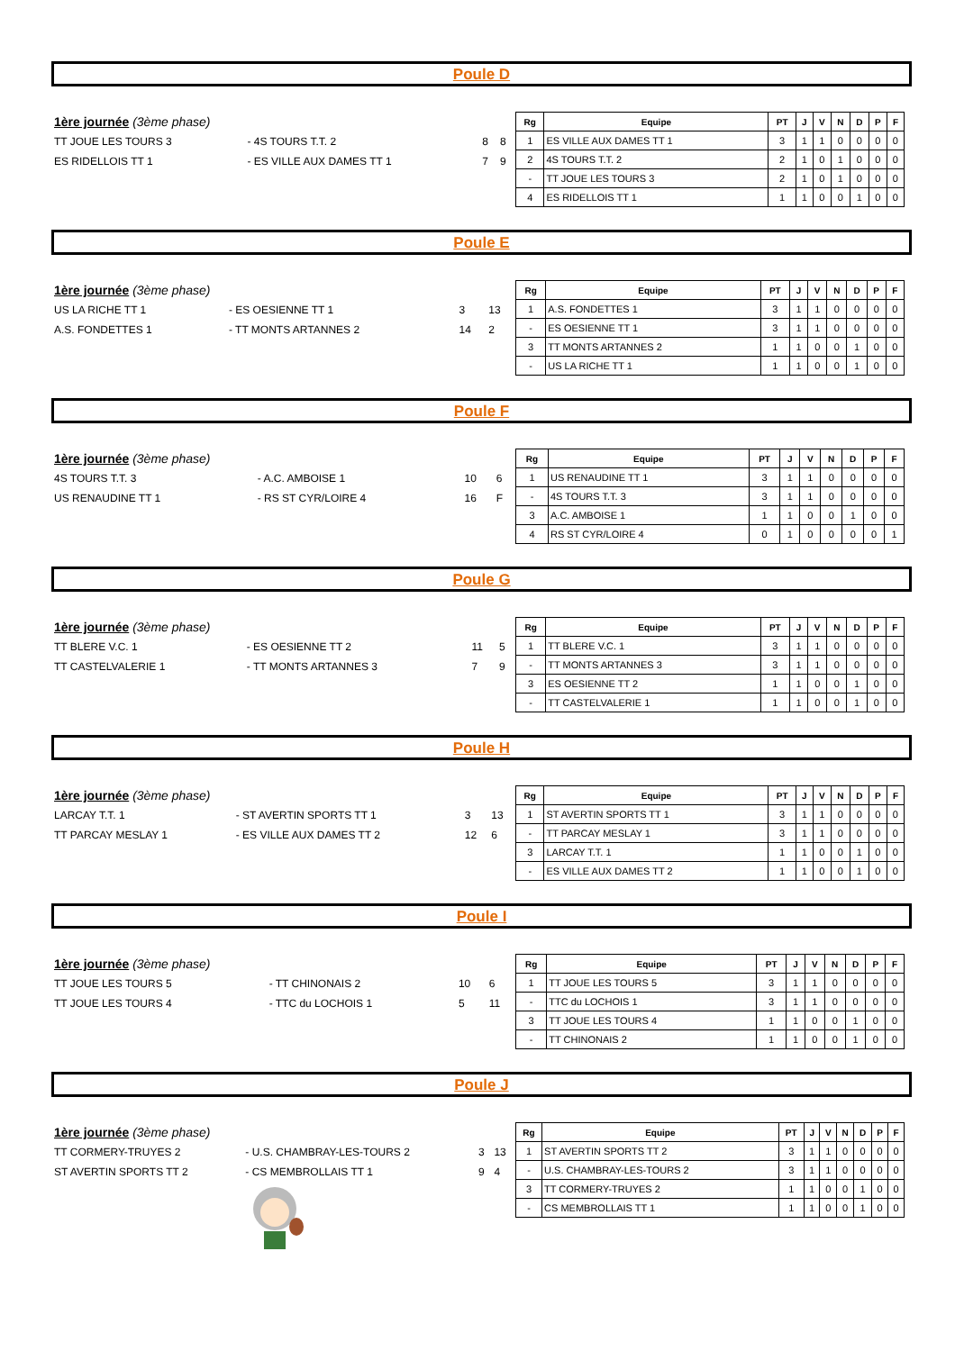Poule D
| 1ère journée (3ème phase) | | | |
| TT JOUE LES TOURS 3 | - 4S TOURS T.T. 2 | 8 | 8 |
| ES RIDELLOIS TT 1 | - ES VILLE AUX DAMES TT 1 | 7 | 9 |
| Rg | Equipe | PT | J | V | N | D | P | F |
| --- | --- | --- | --- | --- | --- | --- | --- | --- |
| 1 | ES VILLE AUX DAMES TT 1 | 3 | 1 | 1 | 0 | 0 | 0 | 0 |
| 2 | 4S TOURS T.T. 2 | 2 | 1 | 0 | 1 | 0 | 0 | 0 |
| - | TT JOUE LES TOURS 3 | 2 | 1 | 0 | 1 | 0 | 0 | 0 |
| 4 | ES RIDELLOIS TT 1 | 1 | 1 | 0 | 0 | 1 | 0 | 0 |
Poule E
| 1ère journée (3ème phase) | | | |
| US LA RICHE TT 1 | - ES OESIENNE TT 1 | 3 | 13 |
| A.S. FONDETTES 1 | - TT MONTS ARTANNES 2 | 14 | 2 |
| Rg | Equipe | PT | J | V | N | D | P | F |
| --- | --- | --- | --- | --- | --- | --- | --- | --- |
| 1 | A.S. FONDETTES 1 | 3 | 1 | 1 | 0 | 0 | 0 | 0 |
| - | ES OESIENNE TT 1 | 3 | 1 | 1 | 0 | 0 | 0 | 0 |
| 3 | TT MONTS ARTANNES 2 | 1 | 1 | 0 | 0 | 1 | 0 | 0 |
| - | US LA RICHE TT 1 | 1 | 1 | 0 | 0 | 1 | 0 | 0 |
Poule F
| 1ère journée (3ème phase) | | | |
| 4S TOURS T.T. 3 | - A.C. AMBOISE 1 | 10 | 6 |
| US RENAUDINE TT 1 | - RS ST CYR/LOIRE 4 | 16 | F |
| Rg | Equipe | PT | J | V | N | D | P | F |
| --- | --- | --- | --- | --- | --- | --- | --- | --- |
| 1 | US RENAUDINE TT 1 | 3 | 1 | 1 | 0 | 0 | 0 | 0 |
| - | 4S TOURS T.T. 3 | 3 | 1 | 1 | 0 | 0 | 0 | 0 |
| 3 | A.C. AMBOISE 1 | 1 | 1 | 0 | 0 | 1 | 0 | 0 |
| 4 | RS ST CYR/LOIRE 4 | 0 | 1 | 0 | 0 | 0 | 0 | 1 |
Poule G
| 1ère journée (3ème phase) | | | |
| TT BLERE V.C. 1 | - ES OESIENNE TT 2 | 11 | 5 |
| TT CASTELVALERIE 1 | - TT MONTS ARTANNES 3 | 7 | 9 |
| Rg | Equipe | PT | J | V | N | D | P | F |
| --- | --- | --- | --- | --- | --- | --- | --- | --- |
| 1 | TT BLERE V.C. 1 | 3 | 1 | 1 | 0 | 0 | 0 | 0 |
| - | TT MONTS ARTANNES 3 | 3 | 1 | 1 | 0 | 0 | 0 | 0 |
| 3 | ES OESIENNE TT 2 | 1 | 1 | 0 | 0 | 1 | 0 | 0 |
| - | TT CASTELVALERIE 1 | 1 | 1 | 0 | 0 | 1 | 0 | 0 |
Poule H
| 1ère journée (3ème phase) | | | |
| LARCAY T.T. 1 | - ST AVERTIN SPORTS TT 1 | 3 | 13 |
| TT PARCAY MESLAY 1 | - ES VILLE AUX DAMES TT 2 | 12 | 6 |
| Rg | Equipe | PT | J | V | N | D | P | F |
| --- | --- | --- | --- | --- | --- | --- | --- | --- |
| 1 | ST AVERTIN SPORTS TT 1 | 3 | 1 | 1 | 0 | 0 | 0 | 0 |
| - | TT PARCAY MESLAY 1 | 3 | 1 | 1 | 0 | 0 | 0 | 0 |
| 3 | LARCAY T.T. 1 | 1 | 1 | 0 | 0 | 1 | 0 | 0 |
| - | ES VILLE AUX DAMES TT 2 | 1 | 1 | 0 | 0 | 1 | 0 | 0 |
Poule I
| 1ère journée (3ème phase) | | | |
| TT JOUE LES TOURS 5 | - TT CHINONAIS 2 | 10 | 6 |
| TT JOUE LES TOURS 4 | - TTC du LOCHOIS 1 | 5 | 11 |
| Rg | Equipe | PT | J | V | N | D | P | F |
| --- | --- | --- | --- | --- | --- | --- | --- | --- |
| 1 | TT JOUE LES TOURS 5 | 3 | 1 | 1 | 0 | 0 | 0 | 0 |
| - | TTC du LOCHOIS 1 | 3 | 1 | 1 | 0 | 0 | 0 | 0 |
| 3 | TT JOUE LES TOURS 4 | 1 | 1 | 0 | 0 | 1 | 0 | 0 |
| - | TT CHINONAIS 2 | 1 | 1 | 0 | 0 | 1 | 0 | 0 |
Poule J
| 1ère journée (3ème phase) | | | |
| TT CORMERY-TRUYES 2 | - U.S. CHAMBRAY-LES-TOURS 2 | 3 | 13 |
| ST AVERTIN SPORTS TT 2 | - CS MEMBROLLAIS TT 1 | 9 | 4 |
| Rg | Equipe | PT | J | V | N | D | P | F |
| --- | --- | --- | --- | --- | --- | --- | --- | --- |
| 1 | ST AVERTIN SPORTS TT 2 | 3 | 1 | 1 | 0 | 0 | 0 | 0 |
| - | U.S. CHAMBRAY-LES-TOURS 2 | 3 | 1 | 1 | 0 | 0 | 0 | 0 |
| 3 | TT CORMERY-TRUYES 2 | 1 | 1 | 0 | 0 | 1 | 0 | 0 |
| - | CS MEMBROLLAIS TT 1 | 1 | 1 | 0 | 0 | 1 | 0 | 0 |